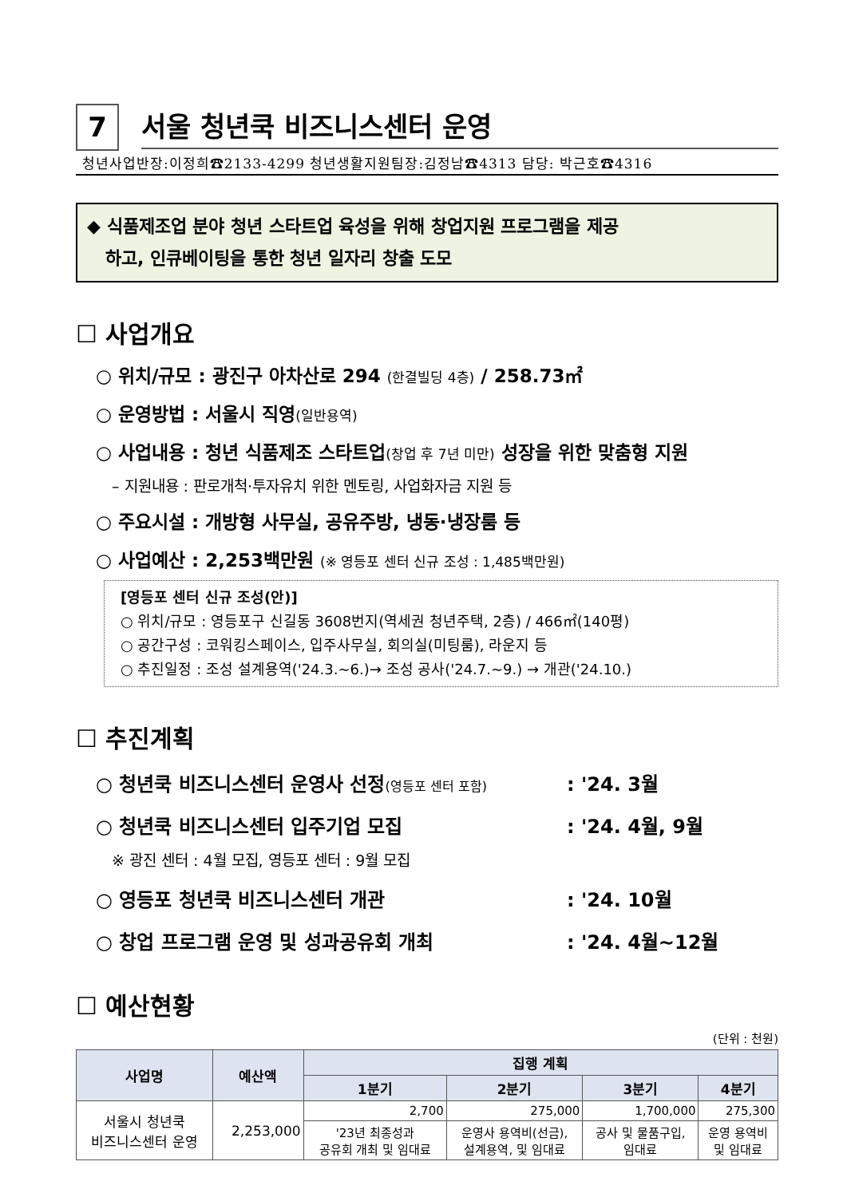7
서울 청년쿡 비즈니스센터 운영
청년사업반장:이정희☎2133-4299 청년생활지원팀장:김정남☎4313 담당: 박근호☎4316
◆ 식품제조업 분야 청년 스타트업 육성을 위해 창업지원 프로그램을 제공
하고, 인큐베이팅을 통한 청년 일자리 창출 도모
☐ 사업개요
○ 위치/규모 : 광진구 아차산로 294 (한결빌딩 4층) / 258.73㎡
○ 운영방법 : 서울시 직영(일반용역)
○ 사업내용 : 청년 식품제조 스타트업(창업 후 7년 미만) 성장을 위한 맞춤형 지원
– 지원내용 : 판로개척·투자유치 위한 멘토링, 사업화자금 지원 등
○ 주요시설 : 개방형 사무실, 공유주방, 냉동·냉장룸 등
○ 사업예산 : 2,253백만원 (※ 영등포 센터 신규 조성 : 1,485백만원)
[영등포 센터 신규 조성(안)]
○ 위치/규모 : 영등포구 신길동 3608번지(역세권 청년주택, 2층) / 466㎡(140평)
○ 공간구성 : 코워킹스페이스, 입주사무실, 회의실(미팅룸), 라운지 등
○ 추진일정 : 조성 설계용역('24.3.~6.)→ 조성 공사('24.7.~9.) → 개관('24.10.)
☐ 추진계획
○ 청년쿡 비즈니스센터 운영사 선정(영등포 센터 포함): '24. 3월
○ 청년쿡 비즈니스센터 입주기업 모집: '24. 4월, 9월
※ 광진 센터 : 4월 모집, 영등포 센터 : 9월 모집
○ 영등포 청년쿡 비즈니스센터 개관: '24. 10월
○ 창업 프로그램 운영 및 성과공유회 개최: '24. 4월~12월
☐ 예산현황
(단위 : 천원)
| 사업명 | 예산액 | 집행 계획 | | | |
| --- | --- | --- | --- | --- | --- |
| | | 1분기 | 2분기 | 3분기 | 4분기 |
| 서울시 청년쿡 비즈니스센터 운영 | 2,253,000 | 2,700 | 275,000 | 1,700,000 | 275,300 |
| | | '23년 최종성과 공유회 개최 및 임대료 | 운영사 용역비(선금), 설계용역, 및 임대료 | 공사 및 물품구입, 임대료 | 운영 용역비 및 임대료 |